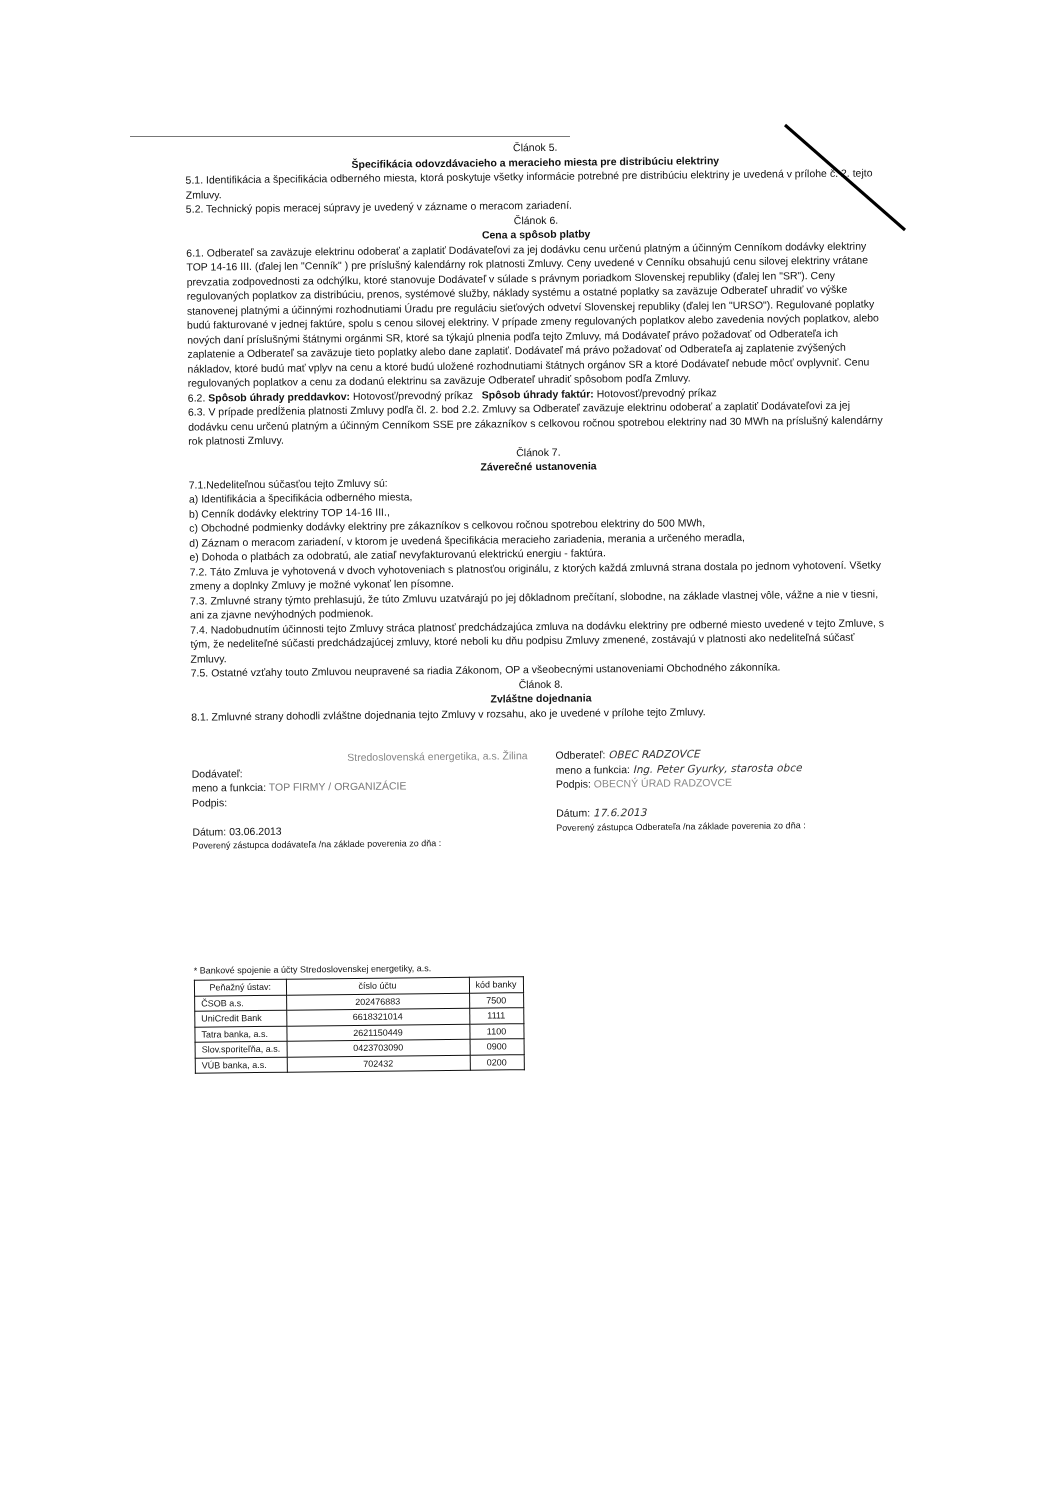Článok 5.
Špecifikácia odovzdávacieho a meracieho miesta pre distribúciu elektriny
5.1. Identifikácia a špecifikácia odberného miesta, ktorá poskytuje všetky informácie potrebné pre distribúciu elektriny je uvedená v prílohe č. 2. tejto Zmluvy.
5.2. Technický popis meracej súpravy je uvedený v zázname o meracom zariadení.
Článok 6.
Cena a spôsob platby
6.1. Odberateľ sa zaväzuje elektrinu odoberať a zaplatiť Dodávateľovi za jej dodávku cenu určenú platným a účinným Cenníkom dodávky elektriny TOP 14-16 III. (ďalej len "Cenník" ) pre príslušný kalendárny rok platnosti Zmluvy. Ceny uvedené v Cenníku obsahujú cenu silovej elektriny vrátane prevzatia zodpovednosti za odchýlku, ktoré stanovuje Dodávateľ v súlade s právnym poriadkom Slovenskej republiky (ďalej len "SR"). Ceny regulovaných poplatkov za distribúciu, prenos, systémové služby, náklady systému a ostatné poplatky sa zaväzuje Odberateľ uhradiť vo výške stanovenej platnými a účinnými rozhodnutiami Úradu pre reguláciu sieťových odvetví Slovenskej republiky (ďalej len "URSO"). Regulované poplatky budú fakturované v jednej faktúre, spolu s cenou silovej elektriny. V prípade zmeny regulovaných poplatkov alebo zavedenia nových poplatkov, alebo nových daní príslušnými štátnymi orgánmi SR, ktoré sa týkajú plnenia podľa tejto Zmluvy, má Dodávateľ právo požadovať od Odberateľa ich zaplatenie a Odberateľ sa zaväzuje tieto poplatky alebo dane zaplatiť. Dodávateľ má právo požadovať od Odberateľa aj zaplatenie zvýšených nákladov, ktoré budú mať vplyv na cenu a ktoré budú uložené rozhodnutiami štátnych orgánov SR a ktoré Dodávateľ nebude môcť ovplyvniť. Cenu regulovaných poplatkov a cenu za dodanú elektrinu sa zaväzuje Odberateľ uhradiť spôsobom podľa Zmluvy.
6.2. Spôsob úhrady preddavkov: Hotovosť/prevodný príkaz Spôsob úhrady faktúr: Hotovosť/prevodný príkaz
6.3. V prípade predĺženia platnosti Zmluvy podľa čl. 2. bod 2.2. Zmluvy sa Odberateľ zaväzuje elektrinu odoberať a zaplatiť Dodávateľovi za jej dodávku cenu určenú platným a účinným Cenníkom SSE pre zákazníkov s celkovou ročnou spotrebou elektriny nad 30 MWh na príslušný kalendárny rok platnosti Zmluvy.
Článok 7.
Záverečné ustanovenia
7.1.Nedeliteľnou súčasťou tejto Zmluvy sú:
a) Identifikácia a špecifikácia odberného miesta,
b) Cenník dodávky elektriny TOP 14-16 III.,
c) Obchodné podmienky dodávky elektriny pre zákazníkov s celkovou ročnou spotrebou elektriny do 500 MWh,
d) Záznam o meracom zariadení, v ktorom je uvedená špecifikácia meracieho zariadenia, merania a určeného meradla,
e) Dohoda o platbách za odobratú, ale zatiaľ nevyfakturovanú elektrickú energiu - faktúra.
7.2. Táto Zmluva je vyhotovená v dvoch vyhotoveniach s platnosťou originálu, z ktorých každá zmluvná strana dostala po jednom vyhotovení. Všetky zmeny a doplnky Zmluvy je možné vykonať len písomne.
7.3. Zmluvné strany týmto prehlasujú, že túto Zmluvu uzatvárajú po jej dôkladnom prečítaní, slobodne, na základe vlastnej vôle, vážne a nie v tiesni, ani za zjavne nevýhodných podmienok.
7.4. Nadobudnutím účinnosti tejto Zmluvy stráca platnosť predchádzajúca zmluva na dodávku elektriny pre odberné miesto uvedené v tejto Zmluve, s tým, že nedeliteľné súčasti predchádzajúcej zmluvy, ktoré neboli ku dňu podpisu Zmluvy zmenené, zostávajú v platnosti ako nedeliteľná súčasť Zmluvy.
7.5. Ostatné vzťahy touto Zmluvou neupravené sa riadia Zákonom, OP a všeobecnými ustanoveniami Obchodného zákonníka.
Článok 8.
Zvláštne dojednania
8.1. Zmluvné strany dohodli zvláštne dojednania tejto Zmluvy v rozsahu, ako je uvedené v prílohe tejto Zmluvy.
Stredoslovenská energetika, a.s. Žilina
Dodávateľ:
meno a funkcia: TOP FIRMY / ORGANIZÁCIE
Podpis:
Dátum: 03.06.2013
Poverený zástupca dodávateľa /na základe poverenia zo dňa :
Odberateľ: OBEC RADZOVCE
meno a funkcia: Ing. Peter Gyurky, starosta obce
Podpis: OBECNÝ ÚRAD RADZOVCE
Dátum: 17.6.2013
Poverený zástupca Odberateľa /na základe poverenia zo dňa :
* Bankové spojenie a účty Stredoslovenskej energetiky, a.s.
| Peňažný ústav: | číslo účtu | kód banky |
| --- | --- | --- |
| ČSOB a.s. | 202476883 | 7500 |
| UniCredit Bank | 6618321014 | 1111 |
| Tatra banka, a.s. | 2621150449 | 1100 |
| Slov.sporiteľňa, a.s. | 0423703090 | 0900 |
| VÚB banka, a.s. | 702432 | 0200 |